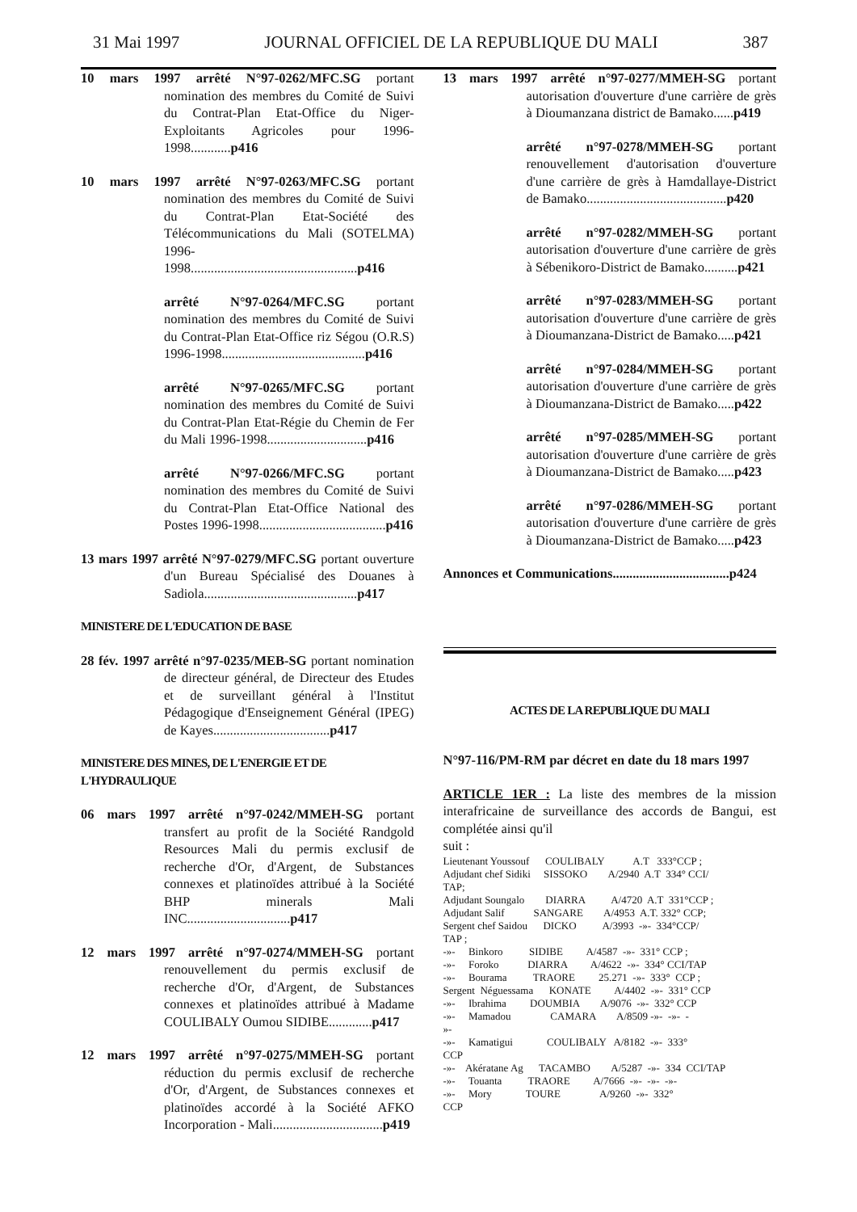31 Mai 1997 JOURNAL OFFICIEL DE LA REPUBLIQUE DU MALI 387
10 mars 1997 arrêté N°97-0262/MFC.SG portant nomination des membres du Comité de Suivi du Contrat-Plan Etat-Office du Niger-Exploitants Agricoles pour 1996-1998............p416
10 mars 1997 arrêté N°97-0263/MFC.SG portant nomination des membres du Comité de Suivi du Contrat-Plan Etat-Société des Télécommunications du Mali (SOTELMA) 1996-1998..................................................p416
arrêté N°97-0264/MFC.SG portant nomination des membres du Comité de Suivi du Contrat-Plan Etat-Office riz Ségou (O.R.S) 1996-1998...........................................p416
arrêté N°97-0265/MFC.SG portant nomination des membres du Comité de Suivi du Contrat-Plan Etat-Régie du Chemin de Fer du Mali 1996-1998..............................p416
arrêté N°97-0266/MFC.SG portant nomination des membres du Comité de Suivi du Contrat-Plan Etat-Office National des Postes 1996-1998......................................p416
13 mars 1997 arrêté N°97-0279/MFC.SG portant ouverture d'un Bureau Spécialisé des Douanes à Sadiola..............................................p417
MINISTERE DE L'EDUCATION DE BASE
28 fév. 1997 arrêté n°97-0235/MEB-SG portant nomination de directeur général, de Directeur des Etudes et de surveillant général à l'Institut Pédagogique d'Enseignement Général (IPEG) de Kayes...................................p417
MINISTERE DES MINES, DE L'ENERGIE ET DE L'HYDRAULIQUE
06 mars 1997 arrêté n°97-0242/MMEH-SG portant transfert au profit de la Société Randgold Resources Mali du permis exclusif de recherche d'Or, d'Argent, de Substances connexes et platinoïdes attribué à la Société BHP minerals Mali INC...............................p417
12 mars 1997 arrêté n°97-0274/MMEH-SG portant renouvellement du permis exclusif de recherche d'Or, d'Argent, de Substances connexes et platinoïdes attribué à Madame COULIBALY Oumou SIDIBE.............p417
12 mars 1997 arrêté n°97-0275/MMEH-SG portant réduction du permis exclusif de recherche d'Or, d'Argent, de Substances connexes et platinoïdes accordé à la Société AFKO Incorporation - Mali.................................p419
13 mars 1997 arrêté n°97-0277/MMEH-SG portant autorisation d'ouverture d'une carrière de grès à Dioumanzana district de Bamako......p419
arrêté n°97-0278/MMEH-SG portant renouvellement d'autorisation d'ouverture d'une carrière de grès à Hamdallaye-District de Bamako..........................................p420
arrêté n°97-0282/MMEH-SG portant autorisation d'ouverture d'une carrière de grès à Sébenikoro-District de Bamako..........p421
arrêté n°97-0283/MMEH-SG portant autorisation d'ouverture d'une carrière de grès à Dioumanzana-District de Bamako.....p421
arrêté n°97-0284/MMEH-SG portant autorisation d'ouverture d'une carrière de grès à Dioumanzana-District de Bamako.....p422
arrêté n°97-0285/MMEH-SG portant autorisation d'ouverture d'une carrière de grès à Dioumanzana-District de Bamako.....p423
arrêté n°97-0286/MMEH-SG portant autorisation d'ouverture d'une carrière de grès à Dioumanzana-District de Bamako.....p423
Annonces et Communications...................................p424
ACTES DE LA REPUBLIQUE DU MALI
N°97-116/PM-RM par décret en date du 18 mars 1997
ARTICLE 1ER : La liste des membres de la mission interafricaine de surveillance des accords de Bangui, est complétée ainsi qu'il
suit :
Lieutenant Youssouf COULIBALY A.T 333°CCP ;
Adjudant chef Sidiki SISSOKO A/2940 A.T 334° CCI/
TAP;
Adjudant Soungalo DIARRA A/4720 A.T 331°CCP ;
Adjudant Salif SANGARE A/4953 A.T. 332° CCP;
Sergent chef Saidou DICKO A/3993 -»- 334°CCP/
TAP ;
-»- Binkoro SIDIBE A/4587 -»- 331° CCP ;
-»- Foroko DIARRA A/4622 -»- 334° CCI/TAP
-»- Bourama TRAORE 25.271 -»- 333° CCP ;
Sergent Néguessama KONATE A/4402 -»- 331° CCP
-»- Ibrahima DOUMBIA A/9076 -»- 332° CCP
-»- Mamadou CAMARA A/8509 -»- -»- -
»-
-»- Kamatigui COULIBALY A/8182 -»- 333°
CCP
-»- Akératane Ag TACAMBO A/5287 -»- 334 CCI/TAP
-»- Touanta TRAORE A/7666 -»- -»- -»-
-»- Mory TOURE A/9260 -»- 332°
CCP